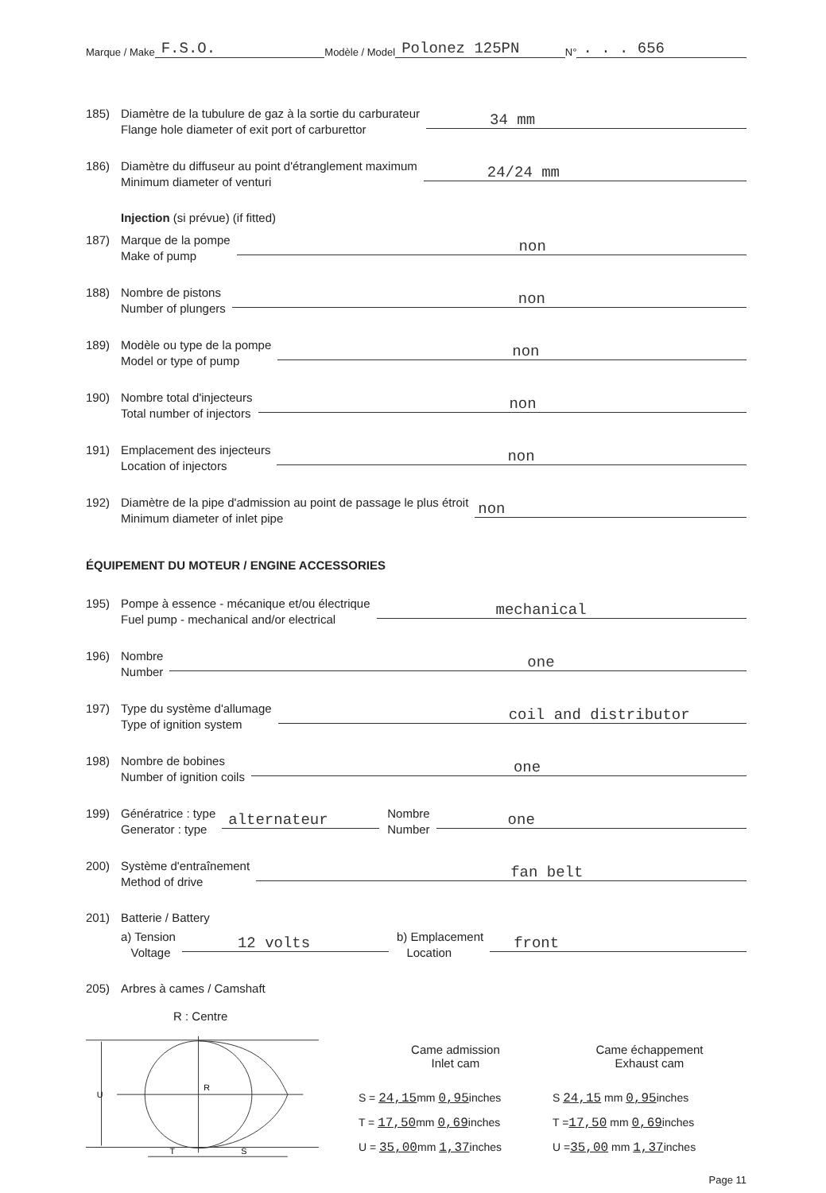Marque / Make F.S.O. Modèle / Model Polonez 125PN N° . . . 656
185) Diamètre de la tubulure de gaz à la sortie du carburateur
Flange hole diameter of exit port of carburettor 34 mm
186) Diamètre du diffuseur au point d'étranglement maximum
Minimum diameter of venturi 24/24 mm
Injection (si prévue) (if fitted)
187) Marque de la pompe
Make of pump non
188) Nombre de pistons
Number of plungers non
189) Modèle ou type de la pompe
Model or type of pump non
190) Nombre total d'injecteurs
Total number of injectors non
191) Emplacement des injecteurs
Location of injectors non
192) Diamètre de la pipe d'admission au point de passage le plus étroit
Minimum diameter of inlet pipe non
ÉQUIPEMENT DU MOTEUR / ENGINE ACCESSORIES
195) Pompe à essence - mécanique et/ou électrique
Fuel pump - mechanical and/or electrical mechanical
196) Nombre
Number one
197) Type du système d'allumage
Type of ignition system coil and distributor
198) Nombre de bobines
Number of ignition coils one
199) Génératrice : type
Generator : type alternateur Nombre
Number one
200) Système d'entraînement
Method of drive fan belt
201) Batterie / Battery
a) Tension
Voltage 12 volts b) Emplacement
Location front
205) Arbres à cames / Camshaft
R : Centre
R
T
S
U
Came admission
Inlet cam
S = 24,15mm 0,95inches
T = 17,50mm 0,69inches
U = 35,00mm 1,37inches
Came échappement
Exhaust cam
S 24,15 mm 0,95inches
T =17,50 mm 0,69inches
U =35,00 mm 1,37inches
Page 11